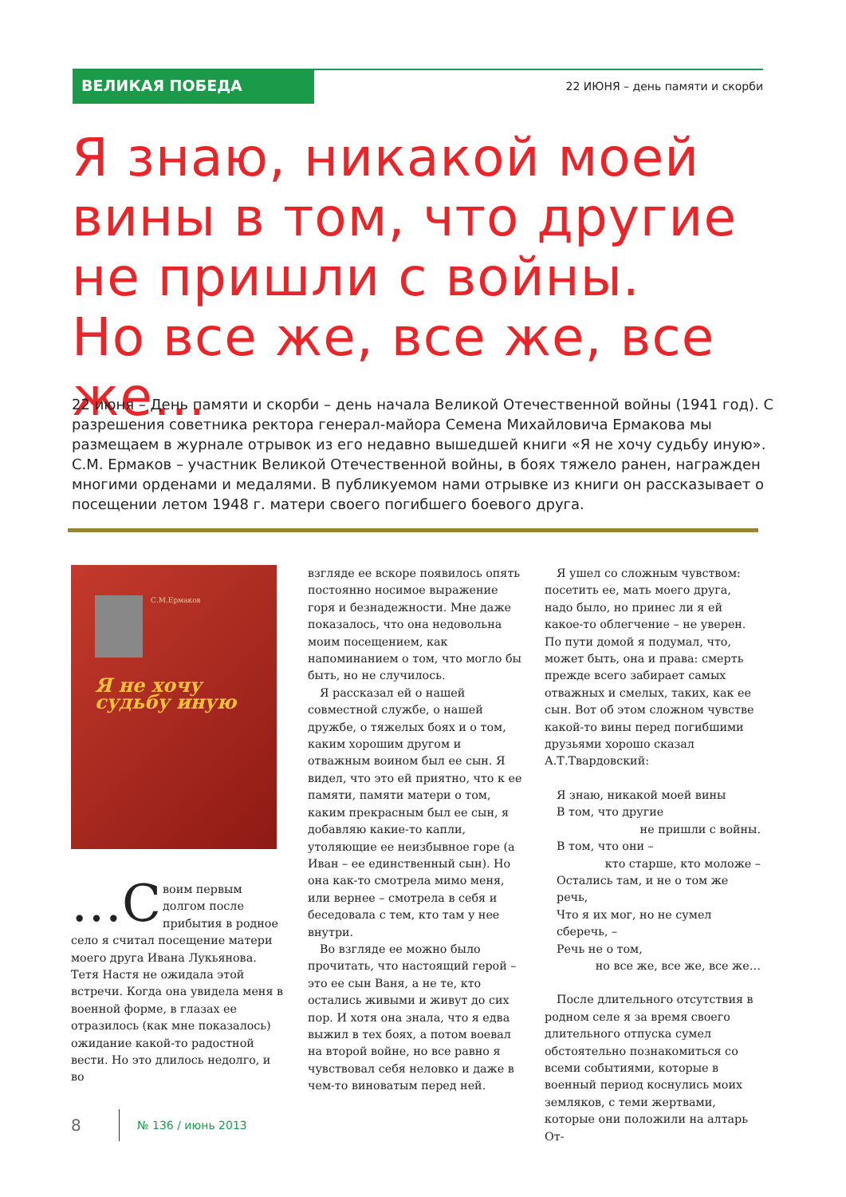ВЕЛИКАЯ ПОБЕДА
22 ИЮНЯ – день памяти и скорби
Я знаю, никакой моей
вины в том, что другие
не пришли с войны.
Но все же, все же, все же…
22 июня – День памяти и скорби – день начала Великой Отечественной войны (1941 год). С разрешения советника ректора генерал-майора Семена Михайловича Ермакова мы размещаем в журнале отрывок из его недавно вышедшей книги «Я не хочу судьбу иную». С.М. Ермаков – участник Великой Отечественной войны, в боях тяжело ранен, награжден многими орденами и медалями. В публикуемом нами отрывке из книги он рассказывает о посещении летом 1948 г. матери своего погибшего боевого друга.
С.М.Ермаков
Я не хочу
судьбу иную
…С воим первым долгом после прибытия в родное село я считал посещение матери моего друга Ивана Лукьянова. Тетя Настя не ожидала этой встречи. Когда она увидела меня в военной форме, в глазах ее отразилось (как мне показалось) ожидание какой-то радостной вести. Но это длилось недолго, и во
взгляде ее вскоре появилось опять постоянно носимое выражение горя и безнадежности. Мне даже показалось, что она недовольна моим посещением, как напоминанием о том, что могло бы быть, но не случилось.
Я рассказал ей о нашей совместной службе, о нашей дружбе, о тяжелых боях и о том, каким хорошим другом и отважным воином был ее сын. Я видел, что это ей приятно, что к ее памяти, памяти матери о том, каким прекрасным был ее сын, я добавляю какие-то капли, утоляющие ее неизбывное горе (а Иван – ее единственный сын). Но она как-то смотрела мимо меня, или вернее – смотрела в себя и беседовала с тем, кто там у нее внутри.
Во взгляде ее можно было прочитать, что настоящий герой – это ее сын Ваня, а не те, кто остались живыми и живут до сих пор. И хотя она знала, что я едва выжил в тех боях, а потом воевал на второй войне, но все равно я чувствовал себя неловко и даже в чем-то виноватым перед ней.
Я ушел со сложным чувством: посетить ее, мать моего друга, надо было, но принес ли я ей какое-то облегчение – не уверен. По пути домой я подумал, что, может быть, она и права: смерть прежде всего забирает самых отважных и смелых, таких, как ее сын. Вот об этом сложном чувстве какой-то вины перед погибшими друзьями хорошо сказал А.Т.Твардовский:
Я знаю, никакой моей вины
В том, что другие
не пришли с войны.
В том, что они –
кто старше, кто моложе –
Остались там, и не о том же речь,
Что я их мог, но не сумел сберечь, –
Речь не о том,
но все же, все же, все же…
После длительного отсутствия в родном селе я за время своего длительного отпуска сумел обстоятельно познакомиться со всеми событиями, которые в военный период коснулись моих земляков, с теми жертвами, которые они положили на алтарь От-
8 № 136 / июнь 2013